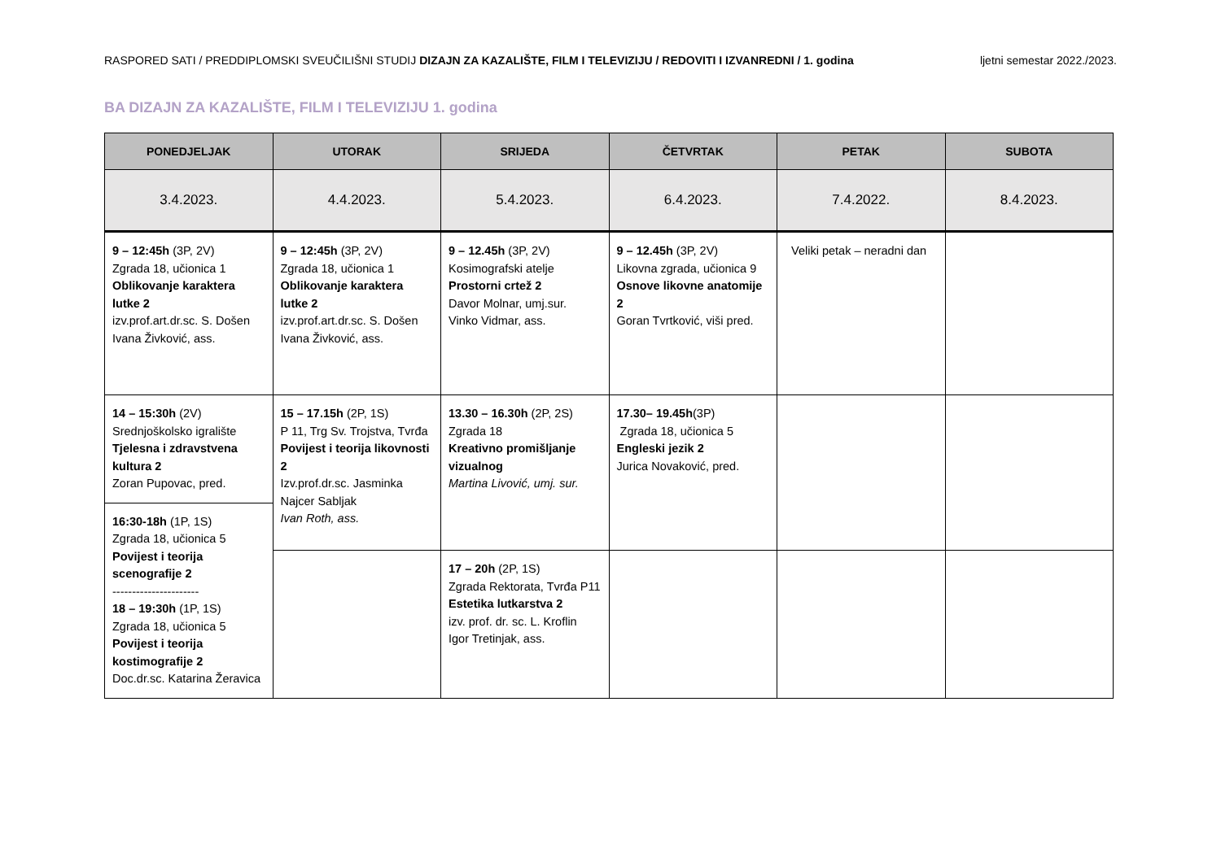RASPORED SATI / PREDDIPLOMSKI SVEUČILIŠNI STUDIJ DIZAJN ZA KAZALIŠTE, FILM I TELEVIZIJU / REDOVITI I IZVANREDNI / 1. godina ljetni semestar 2022./2023.
BA DIZAJN ZA KAZALIŠTE, FILM I TELEVIZIJU 1. godina
| PONEDJELJAK | UTORAK | SRIJEDA | ČETVRTAK | PETAK | SUBOTA |
| --- | --- | --- | --- | --- | --- |
| 3.4.2023. | 4.4.2023. | 5.4.2023. | 6.4.2023. | 7.4.2022. | 8.4.2023. |
| 9 – 12:45h (3P, 2V) Zgrada 18, učionica 1 Oblikovanje karaktera lutke 2 izv.prof.art.dr.sc. S. Došen Ivana Živković, ass. | 9 – 12:45h (3P, 2V) Zgrada 18, učionica 1 Oblikovanje karaktera lutke 2 izv.prof.art.dr.sc. S. Došen Ivana Živković, ass. | 9 – 12.45h (3P, 2V) Kosimografski atelje Prostorni crtež 2 Davor Molnar, umj.sur. Vinko Vidmar, ass. | 9 – 12.45h (3P, 2V) Likovna zgrada, učionica 9 Osnove likovne anatomije 2 Goran Tvrtković, viši pred. | Veliki petak – neradni dan | |
| 14 – 15:30h (2V) Srednjoškolsko igralište Tjelesna i zdravstvena kultura 2 Zoran Pupovac, pred. | 15 – 17.15h (2P, 1S) P 11, Trg Sv. Trojstva, Tvrđa Povijest i teorija likovnosti 2 Izv.prof.dr.sc. Jasminka Najcer Sabljak Ivan Roth, ass. | 13.30 – 16.30h (2P, 2S) Zgrada 18 Kreativno promišljanje vizualnog Martina Livović, umj. sur. | 17.30– 19.45h (3P) Zgrada 18, učionica 5 Engleski jezik 2 Jurica Novaković, pred. | | |
| 16:30-18h (1P, 1S) Zgrada 18, učionica 5 Povijest i teorija scenografije 2 ---------------------- 18 – 19:30h (1P, 1S) Zgrada 18, učionica 5 Povijest i teorija kostimografije 2 Doc.dr.sc. Katarina Žeravica | | | | | |
| | | 17 – 20h (2P, 1S) Zgrada Rektorata, Tvrđa P11 Estetika lutkarstva 2 izv. prof. dr. sc. L. Kroflin Igor Tretinjak, ass. | | | |